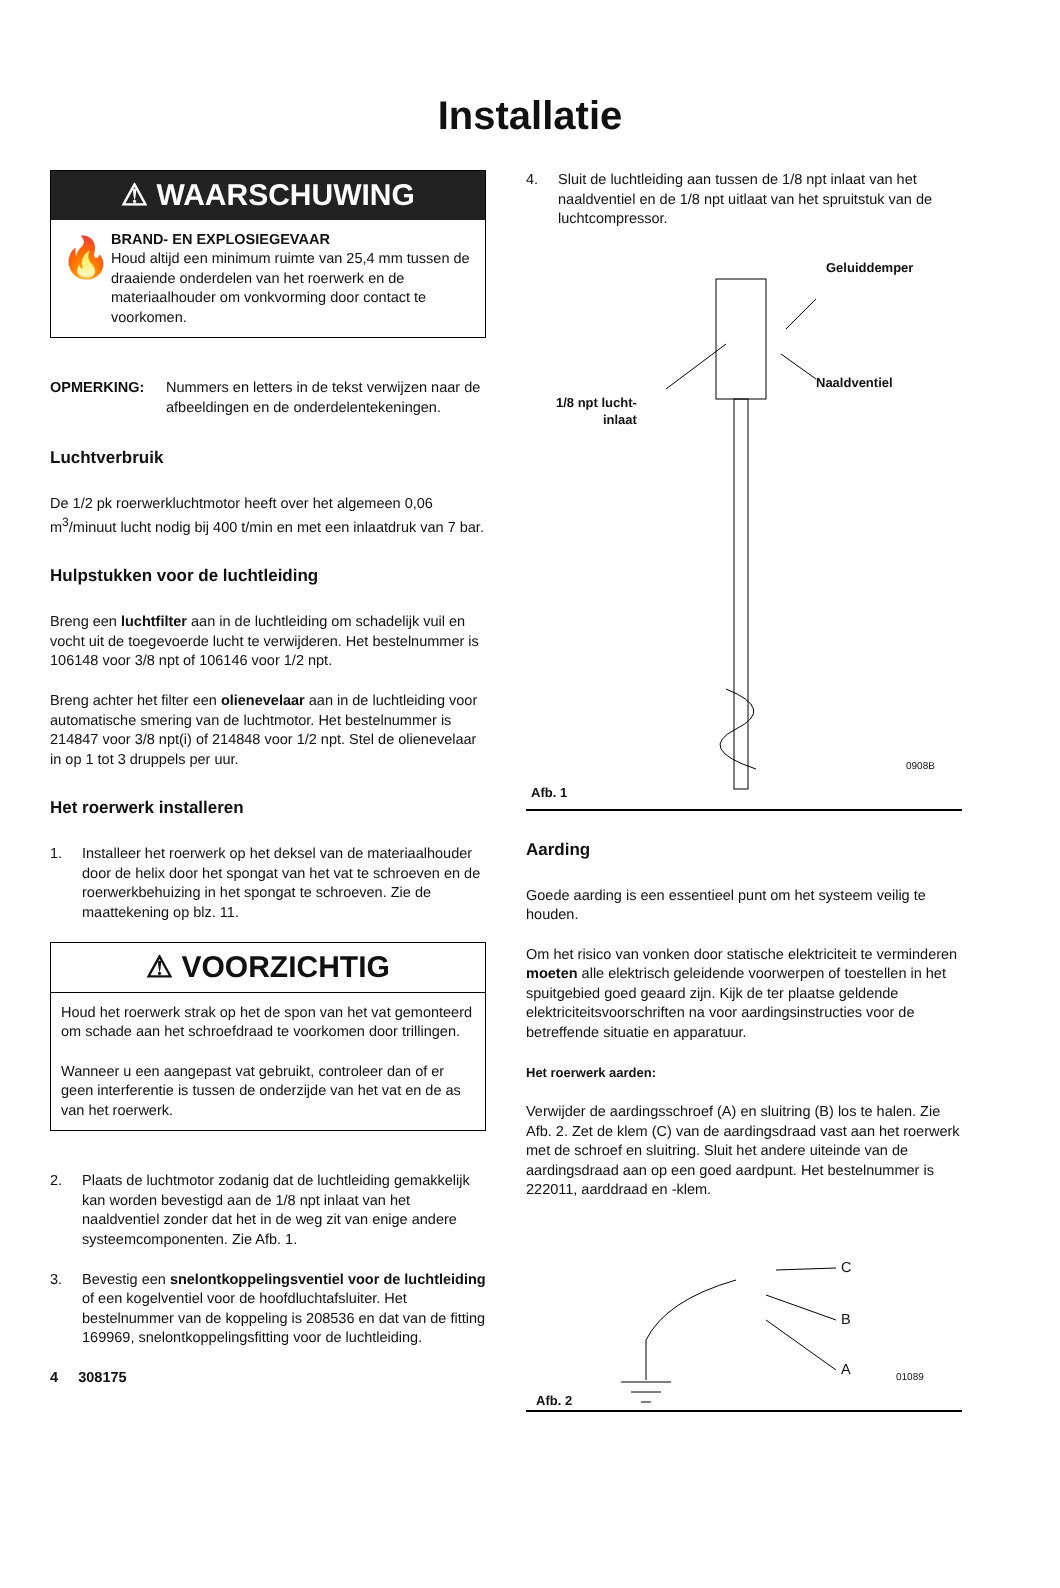Installatie
⚠ WAARSCHUWING
🔥
BRAND- EN EXPLOSIEGEVAAR
Houd altijd een minimum ruimte van 25,4 mm tussen de draaiende onderdelen van het roerwerk en de materiaalhouder om vonkvorming door contact te voorkomen.
OPMERKING: Nummers en letters in de tekst verwijzen naar de afbeeldingen en de onderdelentekeningen.
Luchtverbruik
De 1/2 pk roerwerkluchtmotor heeft over het algemeen 0,06 m<sup>3</sup>/minuut lucht nodig bij 400 t/min en met een inlaatdruk van 7 bar.
Hulpstukken voor de luchtleiding
Breng een luchtfilter aan in de luchtleiding om schadelijk vuil en vocht uit de toegevoerde lucht te verwijderen. Het bestelnummer is 106148 voor 3/8 npt of 106146 voor 1/2 npt.
Breng achter het filter een olienevelaar aan in de luchtleiding voor automatische smering van de luchtmotor. Het bestelnummer is 214847 voor 3/8 npt(i) of 214848 voor 1/2 npt. Stel de olienevelaar in op 1 tot 3 druppels per uur.
Het roerwerk installeren
1. Installeer het roerwerk op het deksel van de materiaalhouder door de helix door het spongat van het vat te schroeven en de roerwerkbehuizing in het spongat te schroeven. Zie de maattekening op blz. 11.
⚠ VOORZICHTIG
Houd het roerwerk strak op het de spon van het vat gemonteerd om schade aan het schroefdraad te voorkomen door trillingen.
Wanneer u een aangepast vat gebruikt, controleer dan of er geen interferentie is tussen de onderzijde van het vat en de as van het roerwerk.
2. Plaats de luchtmotor zodanig dat de luchtleiding gemakkelijk kan worden bevestigd aan de 1/8 npt inlaat van het naaldventiel zonder dat het in de weg zit van enige andere systeemcomponenten. Zie Afb. 1.
3. Bevestig een snelontkoppelingsventiel voor de luchtleiding of een kogelventiel voor de hoofdluchtafsluiter. Het bestelnummer van de koppeling is 208536 en dat van de fitting 169969, snelontkoppelingsfitting voor de luchtleiding.
4 308175
4. Sluit de luchtleiding aan tussen de 1/8 npt inlaat van het naaldventiel en de 1/8 npt uitlaat van het spruitstuk van de luchtcompressor.
Geluiddemper
Naaldventiel
1/8 npt lucht-
inlaat
0908B
Afb. 1
Aarding
Goede aarding is een essentieel punt om het systeem veilig te houden.
Om het risico van vonken door statische elektriciteit te verminderen moeten alle elektrisch geleidende voorwerpen of toestellen in het spuitgebied goed geaard zijn. Kijk de ter plaatse geldende elektriciteitsvoorschriften na voor aardingsinstructies voor de betreffende situatie en apparatuur.
Het roerwerk aarden:
Verwijder de aardingsschroef (A) en sluitring (B) los te halen. Zie Afb. 2. Zet de klem (C) van de aardingsdraad vast aan het roerwerk met de schroef en sluitring. Sluit het andere uiteinde van de aardingsdraad aan op een goed aardpunt. Het bestelnummer is 222011, aarddraad en -klem.
C
B
A 01089
Afb. 2